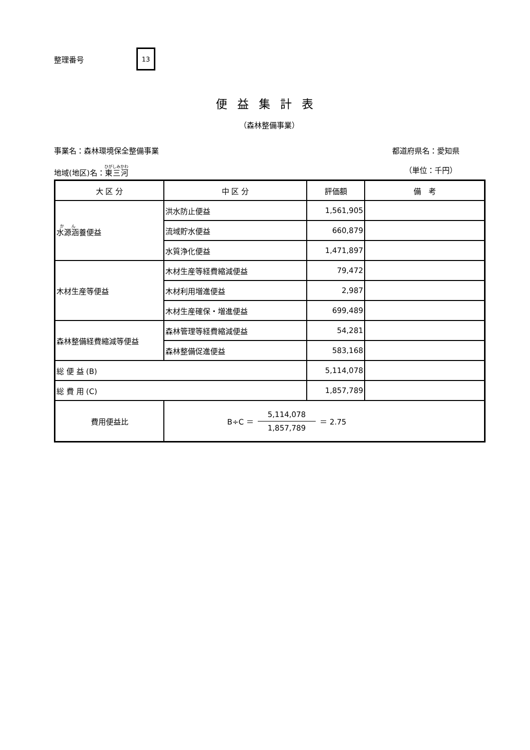整理番号
13
便益集計表
（森林整備事業）
事業名：森林環境保全整備事業 都道府県名：愛知県
地域(地区)名：東三河 （単位：千円）
| 大 区 分 | 中 区 分 | 評価額 | 備 考 |
| --- | --- | --- | --- |
| 水源涵 養便益 | 洪水防止便益 | 1,561,905 | |
| | 流域貯水便益 | 660,879 | |
| | 水質浄化便益 | 1,471,897 | |
| 木材生産等便益 | 木材生産等経費縮減便益 | 79,472 | |
| | 木材利用増進便益 | 2,987 | |
| | 木材生産確保・増進便益 | 699,489 | |
| 森林整備経費縮減等便益 | 森林管理等経費縮減便益 | 54,281 | |
| | 森林整備促進便益 | 583,168 | |
| 総 便 益 (B) | | 5,114,078 | |
| 総 費 用 (C) | | 1,857,789 | |
| 費用便益比 | B÷C ＝ 5,114,078 1,857,789 ＝ 2.75 | | |